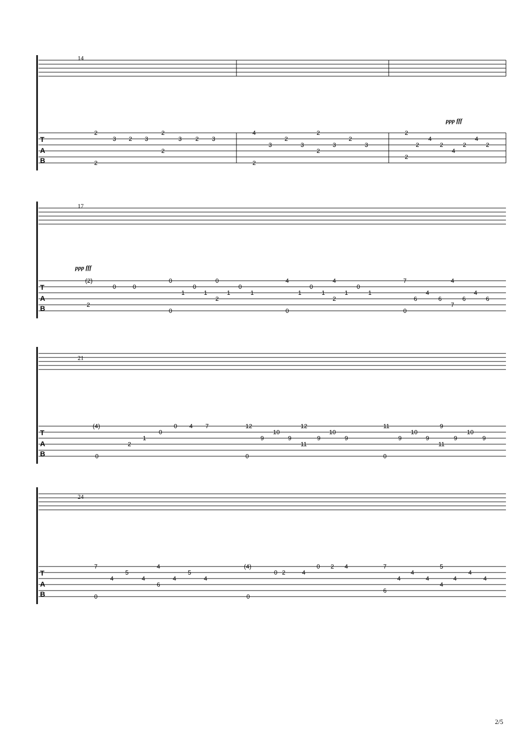14
T
A
B
ppp fff
2
3
2
3
2
2
3
2
3
2
4
3
2
3
2
2
3
2
3
2
2
2
4
2
4
2
4
2
2
17
T
A
B
ppp fff
(2)
0
0
2
0
1
0
1
0
2
1
0
1
0
4
1
0
1
4
2
1
0
1
0
7
6
4
6
4
7
6
4
6
0
21
T
A
B
(4)
2
1
0
0
4
7
0
12
9
10
9
12
11
9
10
9
0
11
9
10
9
9
11
9
10
9
0
24
T
A
B
7
4
5
4
4
6
4
5
4
0
(4)
0
2
4
0
2
4
0
7
4
4
4
5
4
4
4
4
6
2/5